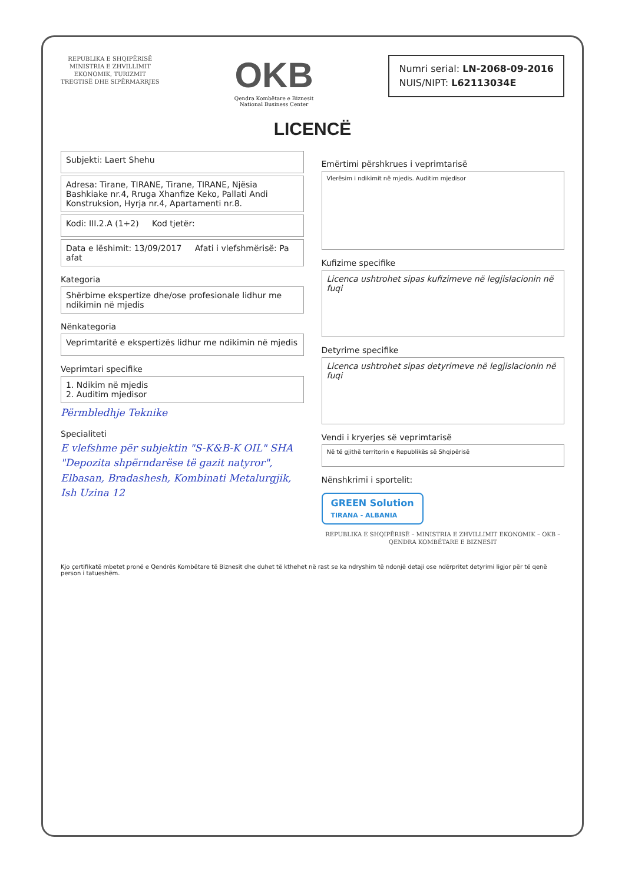REPUBLIKA E SHQIPËRISË
MINISTRIA E ZHVILLIMIT
EKONOMIK, TURIZMIT
TREGTISË DHE SIPËRMARRJES
OKB
Qendra Kombëtare e Biznesit
National Business Center
Numri serial: LN-2068-09-2016
NUIS/NIPT: L62113034E
LICENCË
Subjekti: Laert Shehu
Adresa: Tirane, TIRANE, Tirane, TIRANE, Njësia Bashkiake nr.4, Rruga Xhanfize Keko, Pallati Andi Konstruksion, Hyrja nr.4, Apartamenti nr.8.
Kodi: III.2.A (1+2) Kod tjetër:
Data e lëshimit: 13/09/2017 Afati i vlefshmërisë: Pa afat
Kategoria
Shërbime ekspertize dhe/ose profesionale lidhur me ndikimin në mjedis
Nënkategoria
Veprimtaritë e ekspertizës lidhur me ndikimin në mjedis
Veprimtari specifike
1. Ndikim në mjedis
2. Auditim mjedisor
Përmbledhje Teknike
Specialiteti
E vlefshme për subjektin "S-K&B-K OIL" SHA "Depozita shpërndarëse të gazit natyror", Elbasan, Bradashesh, Kombinati Metalurgjik, Ish Uzina 12
Emërtimi përshkrues i veprimtarisë
Vlerësim i ndikimit në mjedis. Auditim mjedisor
Kufizime specifike
Licenca ushtrohet sipas kufizimeve në legjislacionin në fuqi
Detyrime specifike
Licenca ushtrohet sipas detyrimeve në legjislacionin në fuqi
Vendi i kryerjes së veprimtarisë
Në të gjithë territorin e Republikës së Shqipërisë
Nënshkrimi i sportelit:
GREEN Solution
TIRANA - ALBANIA
REPUBLIKA E SHQIPËRISË – MINISTRIA E ZHVILLIMIT EKONOMIK – OKB – QENDRA KOMBËTARE E BIZNESIT
Kjo çertifikatë mbetet pronë e Qendrës Kombëtare të Biznesit dhe duhet të kthehet në rast se ka ndryshim të ndonjë detaji ose ndërpritet detyrimi ligjor për të qenë person i tatueshëm.